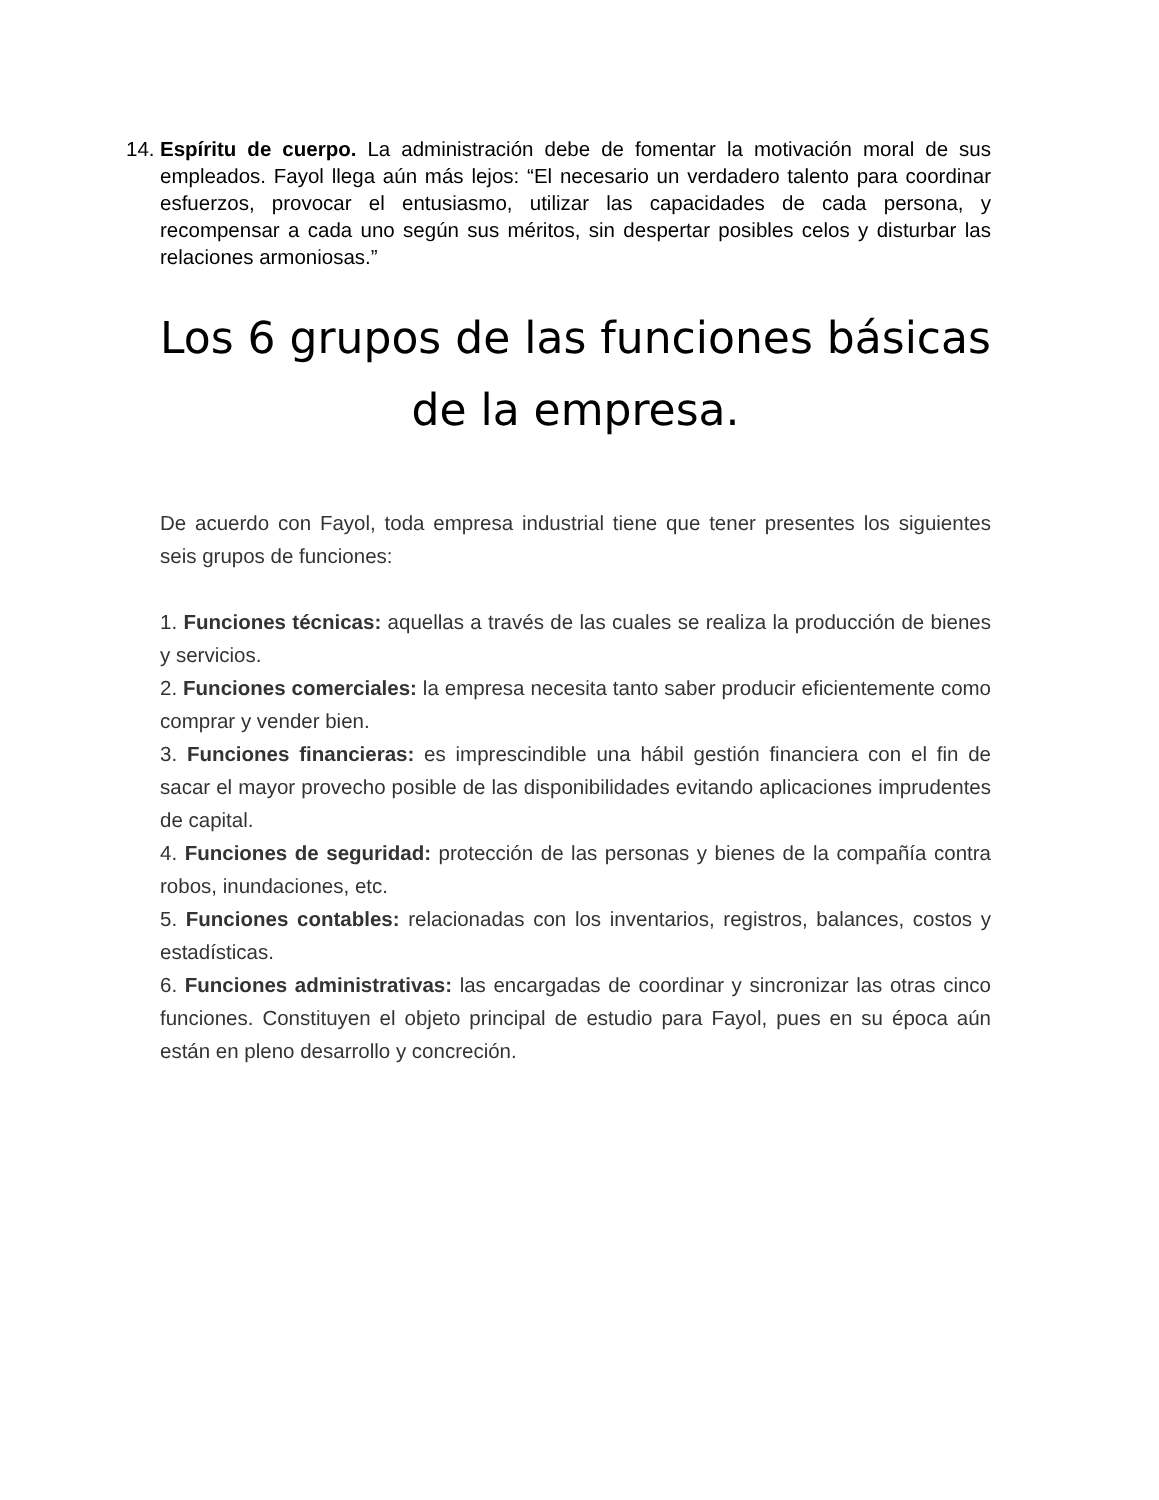14. Espíritu de cuerpo. La administración debe de fomentar la motivación moral de sus empleados. Fayol llega aún más lejos: “El necesario un verdadero talento para coordinar esfuerzos, provocar el entusiasmo, utilizar las capacidades de cada persona, y recompensar a cada uno según sus méritos, sin despertar posibles celos y disturbar las relaciones armoniosas.”
Los 6 grupos de las funciones básicas de la empresa.
De acuerdo con Fayol, toda empresa industrial tiene que tener presentes los siguientes seis grupos de funciones:
1. Funciones técnicas: aquellas a través de las cuales se realiza la producción de bienes y servicios.
2. Funciones comerciales: la empresa necesita tanto saber producir eficientemente como comprar y vender bien.
3. Funciones financieras: es imprescindible una hábil gestión financiera con el fin de sacar el mayor provecho posible de las disponibilidades evitando aplicaciones imprudentes de capital.
4. Funciones de seguridad: protección de las personas y bienes de la compañía contra robos, inundaciones, etc.
5. Funciones contables: relacionadas con los inventarios, registros, balances, costos y estadísticas.
6. Funciones administrativas: las encargadas de coordinar y sincronizar las otras cinco funciones. Constituyen el objeto principal de estudio para Fayol, pues en su época aún están en pleno desarrollo y concreción.